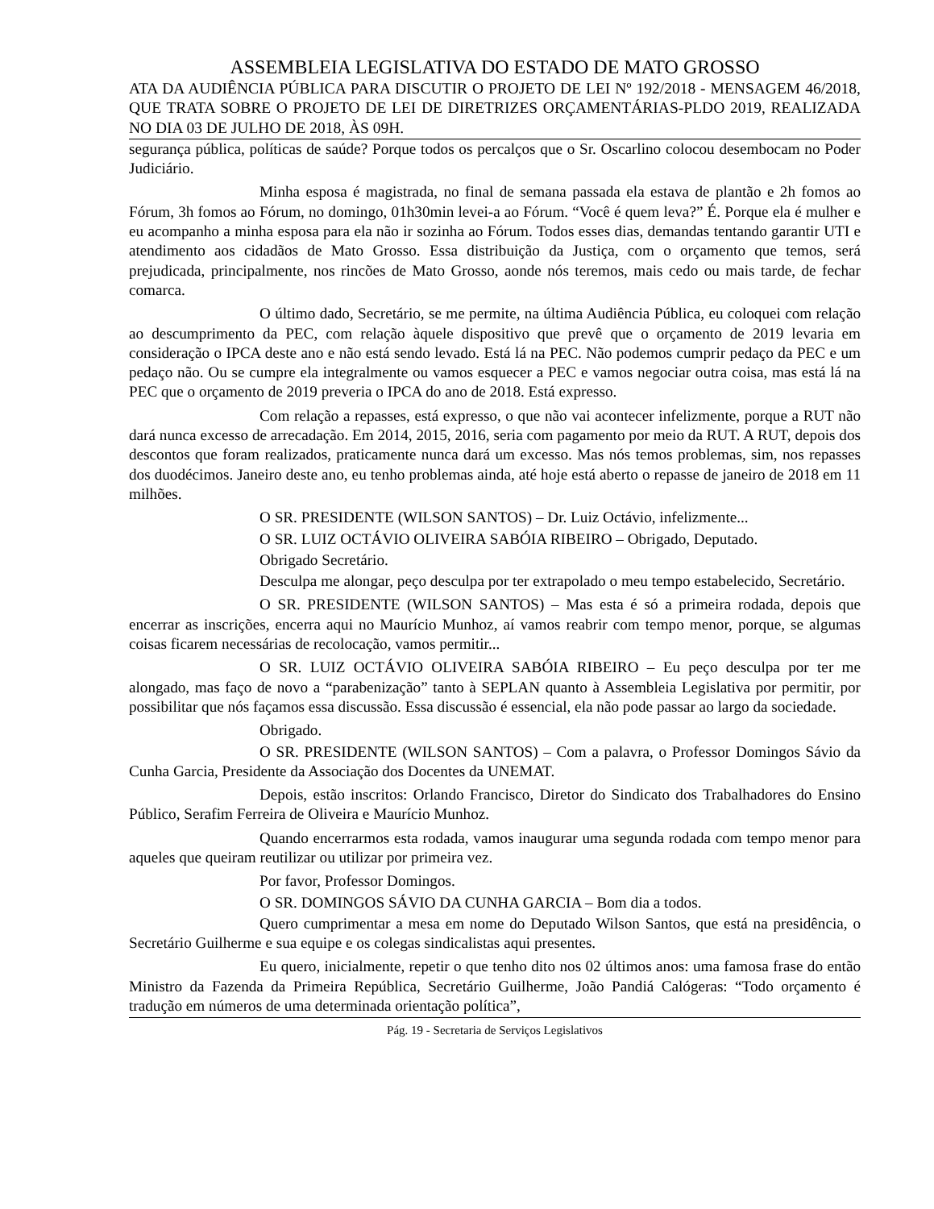ASSEMBLEIA LEGISLATIVA DO ESTADO DE MATO GROSSO
ATA DA AUDIÊNCIA PÚBLICA PARA DISCUTIR O PROJETO DE LEI Nº 192/2018 - MENSAGEM 46/2018, QUE TRATA SOBRE O PROJETO DE LEI DE DIRETRIZES ORÇAMENTÁRIAS-PLDO 2019, REALIZADA NO DIA 03 DE JULHO DE 2018, ÀS 09H.
segurança pública, políticas de saúde? Porque todos os percalços que o Sr. Oscarlino colocou desembocam no Poder Judiciário.
Minha esposa é magistrada, no final de semana passada ela estava de plantão e 2h fomos ao Fórum, 3h fomos ao Fórum, no domingo, 01h30min levei-a ao Fórum. “Você é quem leva?” É. Porque ela é mulher e eu acompanho a minha esposa para ela não ir sozinha ao Fórum. Todos esses dias, demandas tentando garantir UTI e atendimento aos cidadãos de Mato Grosso. Essa distribuição da Justiça, com o orçamento que temos, será prejudicada, principalmente, nos rincões de Mato Grosso, aonde nós teremos, mais cedo ou mais tarde, de fechar comarca.
O último dado, Secretário, se me permite, na última Audiência Pública, eu coloquei com relação ao descumprimento da PEC, com relação àquele dispositivo que prevê que o orçamento de 2019 levaria em consideração o IPCA deste ano e não está sendo levado. Está lá na PEC. Não podemos cumprir pedaço da PEC e um pedaço não. Ou se cumpre ela integralmente ou vamos esquecer a PEC e vamos negociar outra coisa, mas está lá na PEC que o orçamento de 2019 preveria o IPCA do ano de 2018. Está expresso.
Com relação a repasses, está expresso, o que não vai acontecer infelizmente, porque a RUT não dará nunca excesso de arrecadação. Em 2014, 2015, 2016, seria com pagamento por meio da RUT. A RUT, depois dos descontos que foram realizados, praticamente nunca dará um excesso. Mas nós temos problemas, sim, nos repasses dos duodécimos. Janeiro deste ano, eu tenho problemas ainda, até hoje está aberto o repasse de janeiro de 2018 em 11 milhões.
O SR. PRESIDENTE (WILSON SANTOS) – Dr. Luiz Octávio, infelizmente...
O SR. LUIZ OCTÁVIO OLIVEIRA SABÓIA RIBEIRO – Obrigado, Deputado.
Obrigado Secretário.
Desculpa me alongar, peço desculpa por ter extrapolado o meu tempo estabelecido, Secretário.
O SR. PRESIDENTE (WILSON SANTOS) – Mas esta é só a primeira rodada, depois que encerrar as inscrições, encerra aqui no Maurício Munhoz, aí vamos reabrir com tempo menor, porque, se algumas coisas ficarem necessárias de recolocação, vamos permitir...
O SR. LUIZ OCTÁVIO OLIVEIRA SABÓIA RIBEIRO – Eu peço desculpa por ter me alongado, mas faço de novo a “parabenização” tanto à SEPLAN quanto à Assembleia Legislativa por permitir, por possibilitar que nós façamos essa discussão. Essa discussão é essencial, ela não pode passar ao largo da sociedade.
Obrigado.
O SR. PRESIDENTE (WILSON SANTOS) – Com a palavra, o Professor Domingos Sávio da Cunha Garcia, Presidente da Associação dos Docentes da UNEMAT.
Depois, estão inscritos: Orlando Francisco, Diretor do Sindicato dos Trabalhadores do Ensino Público, Serafim Ferreira de Oliveira e Maurício Munhoz.
Quando encerrarmos esta rodada, vamos inaugurar uma segunda rodada com tempo menor para aqueles que queiram reutilizar ou utilizar por primeira vez.
Por favor, Professor Domingos.
O SR. DOMINGOS SÁVIO DA CUNHA GARCIA – Bom dia a todos.
Quero cumprimentar a mesa em nome do Deputado Wilson Santos, que está na presidência, o Secretário Guilherme e sua equipe e os colegas sindicalistas aqui presentes.
Eu quero, inicialmente, repetir o que tenho dito nos 02 últimos anos: uma famosa frase do então Ministro da Fazenda da Primeira República, Secretário Guilherme, João Pandiá Calógeras: “Todo orçamento é tradução em números de uma determinada orientação política”,
Pág. 19 - Secretaria de Serviços Legislativos